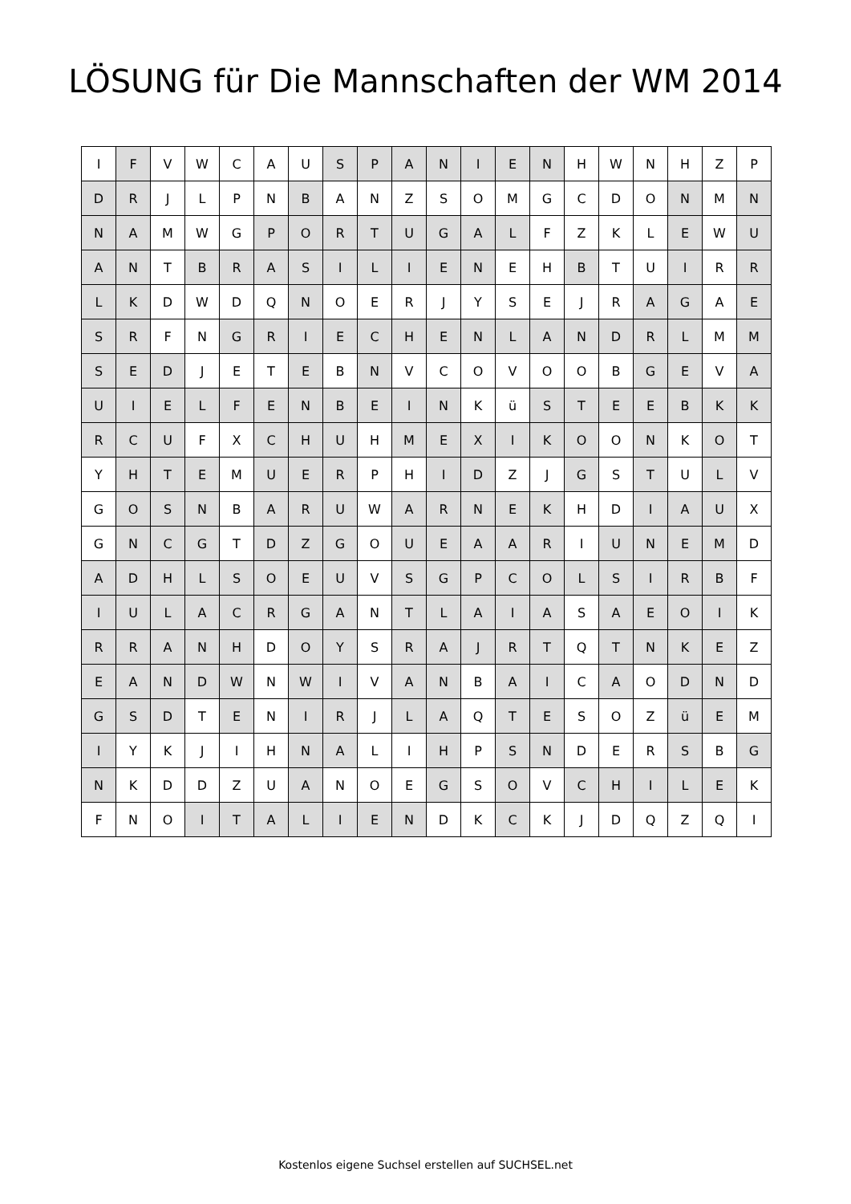LÖSUNG für Die Mannschaften der WM 2014
| I | F | V | W | C | A | U | S | P | A | N | I | E | N | H | W | N | H | Z | P |
| D | R | J | L | P | N | B | A | N | Z | S | O | M | G | C | D | O | N | M | N |
| N | A | M | W | G | P | O | R | T | U | G | A | L | F | Z | K | L | E | W | U |
| A | N | T | B | R | A | S | I | L | I | E | N | E | H | B | T | U | I | R | R |
| L | K | D | W | D | Q | N | O | E | R | J | Y | S | E | J | R | A | G | A | E |
| S | R | F | N | G | R | I | E | C | H | E | N | L | A | N | D | R | L | M | M |
| S | E | D | J | E | T | E | B | N | V | C | O | V | O | O | B | G | E | V | A |
| U | I | E | L | F | E | N | B | E | I | N | K | ü | S | T | E | E | B | K | K |
| R | C | U | F | X | C | H | U | H | M | E | X | I | K | O | O | N | K | O | T |
| Y | H | T | E | M | U | E | R | P | H | I | D | Z | J | G | S | T | U | L | V |
| G | O | S | N | B | A | R | U | W | A | R | N | E | K | H | D | I | A | U | X |
| G | N | C | G | T | D | Z | G | O | U | E | A | A | R | I | U | N | E | M | D |
| A | D | H | L | S | O | E | U | V | S | G | P | C | O | L | S | I | R | B | F |
| I | U | L | A | C | R | G | A | N | T | L | A | I | A | S | A | E | O | I | K |
| R | R | A | N | H | D | O | Y | S | R | A | J | R | T | Q | T | N | K | E | Z |
| E | A | N | D | W | N | W | I | V | A | N | B | A | I | C | A | O | D | N | D |
| G | S | D | T | E | N | I | R | J | L | A | Q | T | E | S | O | Z | ü | E | M |
| I | Y | K | J | I | H | N | A | L | I | H | P | S | N | D | E | R | S | B | G |
| N | K | D | D | Z | U | A | N | O | E | G | S | O | V | C | H | I | L | E | K |
| F | N | O | I | T | A | L | I | E | N | D | K | C | K | J | D | Q | Z | Q | I |
Kostenlos eigene Suchsel erstellen auf SUCHSEL.net